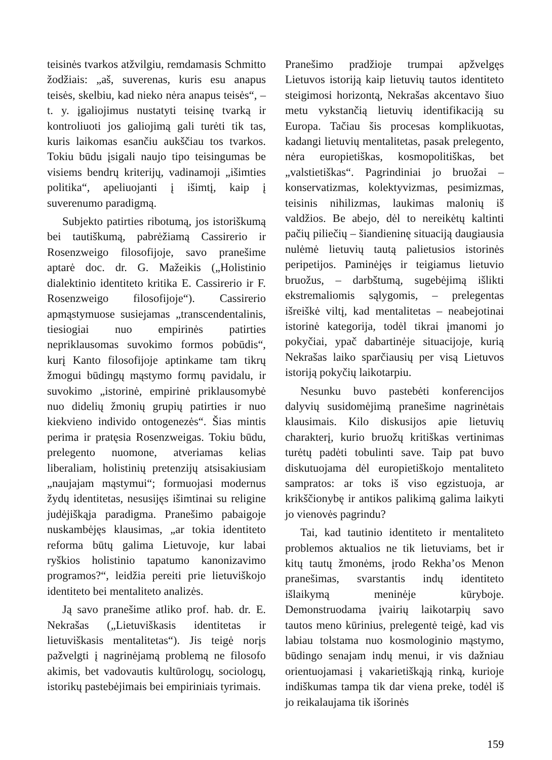teisinės tvarkos atžvilgiu, remdamasis Schmitto žodžiais: „aš, suverenas, kuris esu anapus teisės, skelbiu, kad nieko nėra anapus teisės“, – t. y. įgaliojimus nustatyti teisinę tvarką ir kontroliuoti jos galiojimą gali turėti tik tas, kuris laikomas esančiu aukščiau tos tvarkos. Tokiu būdu įsigali naujo tipo teisingumas be visiems bendrų kriterijų, vadinamoji „išimties politika“, apeliuojanti į išimtį, kaip į suverenumo paradigmą.
Subjekto patirties ribotumą, jos istoriškumą bei tautiškumą, pabrėžiamą Cassirerio ir Rosenzweigo filosofijoje, savo pranešime aptarė doc. dr. G. Mažeikis („Holistinio dialektinio identiteto kritika E. Cassirerio ir F. Rosenzweigo filosofijoje“). Cassirerio apmąstymuose susiejamas „transcendentalinis, tiesiogiai nuo empirinės patirties nepriklausomas suvokimo formos pobūdis“, kurį Kanto filosofijoje aptinkame tam tikrų žmogui būdingų mąstymo formų pavidalu, ir suvokimo „istorinė, empirinė priklausomybė nuo didelių žmonių grupių patirties ir nuo kiekvieno individo ontogenezės“. Šias mintis perima ir pratęsia Rosenzweigas. Tokiu būdu, prelegento nuomone, atveriamas kelias liberaliam, holistinių pretenzijų atsisakiusiam „naujajam mąstymui“; formuojasi modernus žydų identitetas, nesusijęs išimtinai su religine judėjiškąja paradigma. Pranešimo pabaigoje nuskambėjęs klausimas, „ar tokia identiteto reforma būtų galima Lietuvoje, kur labai ryškios holistinio tapatumo kanonizavimo programos?“, leidžia pereiti prie lietuviškojo identiteto bei mentaliteto analizės.
Ją savo pranešime atliko prof. hab. dr. E. Nekrašas („Lietuviškasis identitetas ir lietuviškasis mentalitetas“). Jis teigė norįs pažvelgti į nagrinėjamą problemą ne filosofo akimis, bet vadovautis kultūrologų, sociologų, istorikų pastebėjimais bei empiriniais tyrimais.
Pranešimo pradžioje trumpai apžvelgęs Lietuvos istoriją kaip lietuvių tautos identiteto steigimosi horizontą, Nekrašas akcentavo šiuo metu vykstančią lietuvių identifikaciją su Europa. Tačiau šis procesas komplikuotas, kadangi lietuvių mentalitetas, pasak prelegento, nėra europietiškas, kosmopolitiškas, bet „valstietiškas“. Pagrindiniai jo bruožai – konservatizmas, kolektyvizmas, pesimizmas, teisinis nihilizmas, laukimas malonių iš valdžios. Be abejo, dėl to nereikėtų kaltinti pačių piliečių – šiandieninę situaciją daugiausia nulėmė lietuvių tautą palietusios istorinės peripetijos. Paminėjęs ir teigiamus lietuvio bruožus, – darbštumą, sugebėjimą išlikti ekstremaliomis sąlygomis, – prelegentas išreiškė viltį, kad mentalitetas – neabejotinai istorinė kategorija, todėl tikrai įmanomi jo pokyčiai, ypač dabartinėje situacijoje, kurią Nekrašas laiko sparčiausių per visą Lietuvos istoriją pokyčių laikotarpiu.
Nesunku buvo pastebėti konferencijos dalyvių susidomėjimą pranešime nagrinėtais klausimais. Kilo diskusijos apie lietuvių charakterį, kurio bruožų kritiškas vertinimas turėtų padėti tobulinti save. Taip pat buvo diskutuojama dėl europietiškojo mentaliteto sampratos: ar toks iš viso egzistuoja, ar krikščionybę ir antikos palikimą galima laikyti jo vienovės pagrindu?
Tai, kad tautinio identiteto ir mentaliteto problemos aktualios ne tik lietuviams, bet ir kitų tautų žmonėms, įrodo Rekha’os Menon pranešimas, svarstantis indų identiteto išlaikymą meninėje kūryboje. Demonstruodama įvairių laikotarpių savo tautos meno kūrinius, prelegentė teigė, kad vis labiau tolstama nuo kosmologinio mąstymo, būdingo senajam indų menui, ir vis dažniau orientuojamasi į vakarietiškąją rinką, kurioje indiškumas tampa tik dar viena preke, todėl iš jo reikalaujama tik išorinės
159